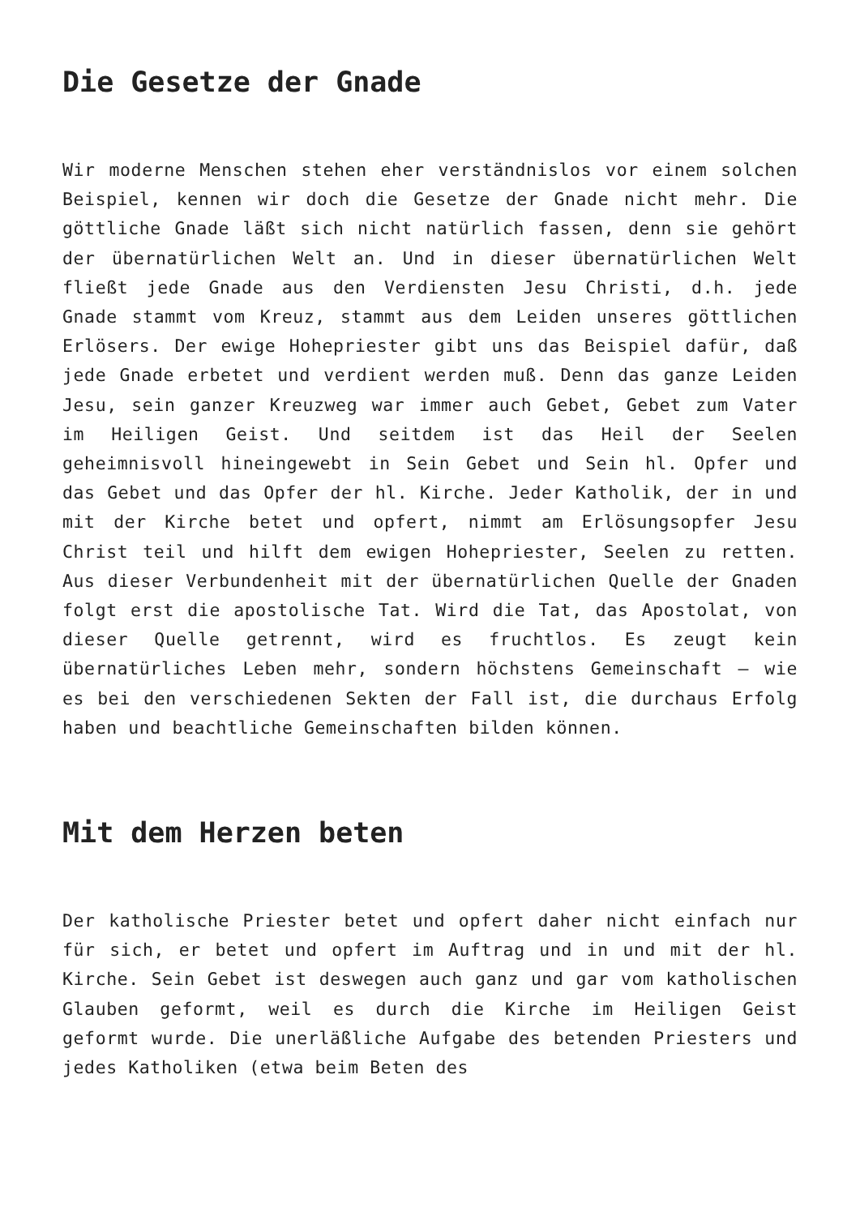Die Gesetze der Gnade
Wir moderne Menschen stehen eher verständnislos vor einem solchen Beispiel, kennen wir doch die Gesetze der Gnade nicht mehr. Die göttliche Gnade läßt sich nicht natürlich fassen, denn sie gehört der übernatürlichen Welt an. Und in dieser übernatürlichen Welt fließt jede Gnade aus den Verdiensten Jesu Christi, d.h. jede Gnade stammt vom Kreuz, stammt aus dem Leiden unseres göttlichen Erlösers. Der ewige Hohepriester gibt uns das Beispiel dafür, daß jede Gnade erbetet und verdient werden muß. Denn das ganze Leiden Jesu, sein ganzer Kreuzweg war immer auch Gebet, Gebet zum Vater im Heiligen Geist. Und seitdem ist das Heil der Seelen geheimnisvoll hineingewebt in Sein Gebet und Sein hl. Opfer und das Gebet und das Opfer der hl. Kirche. Jeder Katholik, der in und mit der Kirche betet und opfert, nimmt am Erlösungsopfer Jesu Christ teil und hilft dem ewigen Hohepriester, Seelen zu retten. Aus dieser Verbundenheit mit der übernatürlichen Quelle der Gnaden folgt erst die apostolische Tat. Wird die Tat, das Apostolat, von dieser Quelle getrennt, wird es fruchtlos. Es zeugt kein übernatürliches Leben mehr, sondern höchstens Gemeinschaft – wie es bei den verschiedenen Sekten der Fall ist, die durchaus Erfolg haben und beachtliche Gemeinschaften bilden können.
Mit dem Herzen beten
Der katholische Priester betet und opfert daher nicht einfach nur für sich, er betet und opfert im Auftrag und in und mit der hl. Kirche. Sein Gebet ist deswegen auch ganz und gar vom katholischen Glauben geformt, weil es durch die Kirche im Heiligen Geist geformt wurde. Die unerläßliche Aufgabe des betenden Priesters und jedes Katholiken (etwa beim Beten des